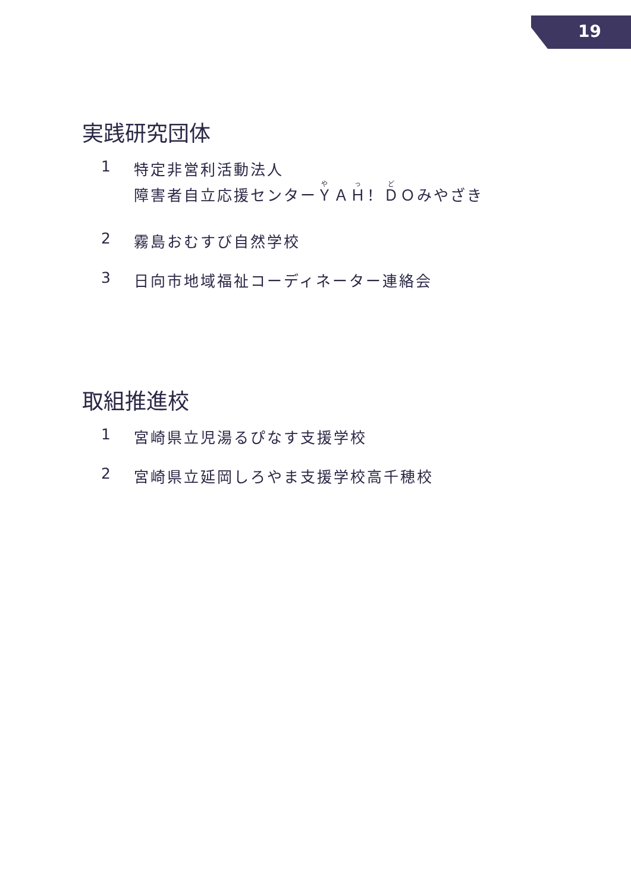19
実践研究団体
1 特定非営利活動法人
障害者自立応援センターＹＡＨ！ＤＯみやざき
2 霧島おむすび自然学校
3 日向市地域福祉コーディネーター連絡会
取組推進校
1 宮崎県立児湯るぴなす支援学校
2 宮崎県立延岡しろやま支援学校高千穂校